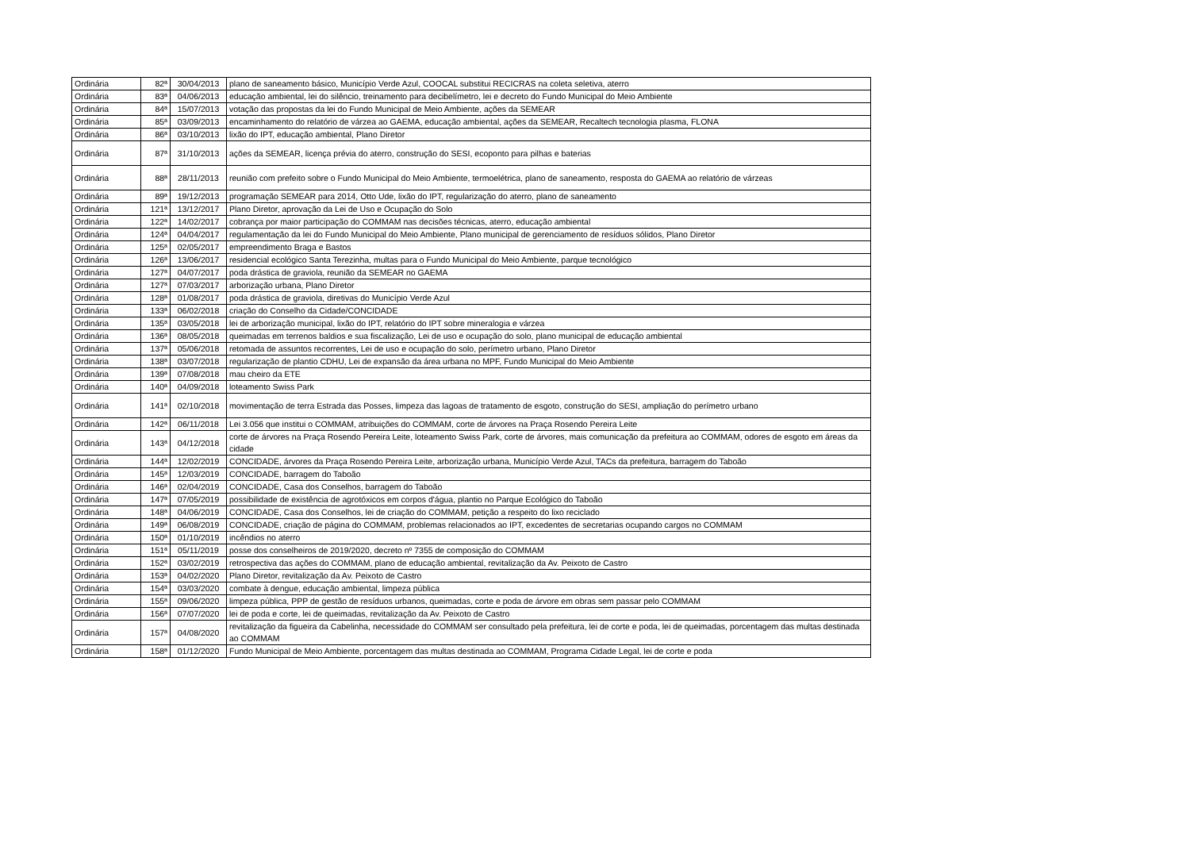| Ordinária | 82ª | 30/04/2013 | plano de saneamento básico, Município Verde Azul, COOCAL substitui RECICRAS na coleta seletiva, aterro |
| Ordinária | 83ª | 04/06/2013 | educação ambiental, lei do silêncio, treinamento para decibelímetro, lei e decreto do Fundo Municipal do Meio Ambiente |
| Ordinária | 84ª | 15/07/2013 | votação das propostas da lei do Fundo Municipal de Meio Ambiente, ações da SEMEAR |
| Ordinária | 85ª | 03/09/2013 | encaminhamento do relatório de várzea ao GAEMA, educação ambiental, ações da SEMEAR, Recaltech tecnologia plasma, FLONA |
| Ordinária | 86ª | 03/10/2013 | lixão do IPT, educação ambiental, Plano Diretor |
| Ordinária | 87ª | 31/10/2013 | ações da SEMEAR, licença prévia do aterro, construção do SESI, ecoponto para pilhas e baterias |
| Ordinária | 88ª | 28/11/2013 | reunião com prefeito sobre o Fundo Municipal do Meio Ambiente, termoelétrica, plano de saneamento, resposta do GAEMA ao relatório de várzeas |
| Ordinária | 89ª | 19/12/2013 | programação SEMEAR para 2014, Otto Ude, lixão do IPT, regularização do aterro, plano de saneamento |
| Ordinária | 121ª | 13/12/2017 | Plano Diretor, aprovação da Lei de Uso e Ocupação do Solo |
| Ordinária | 122ª | 14/02/2017 | cobrança por maior participação do COMMAM nas decisões técnicas, aterro, educação ambiental |
| Ordinária | 124ª | 04/04/2017 | regulamentação da lei do Fundo Municipal do Meio Ambiente, Plano municipal de gerenciamento de resíduos sólidos, Plano Diretor |
| Ordinária | 125ª | 02/05/2017 | empreendimento Braga e Bastos |
| Ordinária | 126ª | 13/06/2017 | residencial ecológico Santa Terezinha, multas para o Fundo Municipal do Meio Ambiente, parque tecnológico |
| Ordinária | 127ª | 04/07/2017 | poda drástica de graviola, reunião da SEMEAR no GAEMA |
| Ordinária | 127ª | 07/03/2017 | arborização urbana, Plano Diretor |
| Ordinária | 128ª | 01/08/2017 | poda drástica de graviola, diretivas do Município Verde Azul |
| Ordinária | 133ª | 06/02/2018 | criação do Conselho da Cidade/CONCIDADE |
| Ordinária | 135ª | 03/05/2018 | lei de arborização municipal, lixão do IPT, relatório do IPT sobre mineralogia e várzea |
| Ordinária | 136ª | 08/05/2018 | queimadas em terrenos baldios e sua fiscalização, Lei de uso e ocupação do solo, plano municipal de educação ambiental |
| Ordinária | 137ª | 05/06/2018 | retomada de assuntos recorrentes, Lei de uso e ocupação do solo, perímetro urbano, Plano Diretor |
| Ordinária | 138ª | 03/07/2018 | regularização de plantio CDHU, Lei de expansão da área urbana no MPF, Fundo Municipal do Meio Ambiente |
| Ordinária | 139ª | 07/08/2018 | mau cheiro da ETE |
| Ordinária | 140ª | 04/09/2018 | loteamento Swiss Park |
| Ordinária | 141ª | 02/10/2018 | movimentação de terra Estrada das Posses, limpeza das lagoas de tratamento de esgoto, construção do SESI, ampliação do perímetro urbano |
| Ordinária | 142ª | 06/11/2018 | Lei 3.056 que institui o COMMAM, atribuições do COMMAM, corte de árvores na Praça Rosendo Pereira Leite |
| Ordinária | 143ª | 04/12/2018 | corte de árvores na Praça Rosendo Pereira Leite, loteamento Swiss Park, corte de árvores, mais comunicação da prefeitura ao COMMAM, odores de esgoto em áreas da cidade |
| Ordinária | 144ª | 12/02/2019 | CONCIDADE, árvores da Praça Rosendo Pereira Leite, arborização urbana, Município Verde Azul, TACs da prefeitura, barragem do Taboão |
| Ordinária | 145ª | 12/03/2019 | CONCIDADE, barragem do Taboão |
| Ordinária | 146ª | 02/04/2019 | CONCIDADE, Casa dos Conselhos, barragem do Taboão |
| Ordinária | 147ª | 07/05/2019 | possibilidade de existência de agrotóxicos em corpos d'água, plantio no Parque Ecológico do Taboão |
| Ordinária | 148ª | 04/06/2019 | CONCIDADE, Casa dos Conselhos, lei de criação do COMMAM, petição a respeito do lixo reciclado |
| Ordinária | 149ª | 06/08/2019 | CONCIDADE, criação de página do COMMAM, problemas relacionados ao IPT, excedentes de secretarias ocupando cargos no COMMAM |
| Ordinária | 150ª | 01/10/2019 | incêndios no aterro |
| Ordinária | 151ª | 05/11/2019 | posse dos conselheiros de 2019/2020, decreto nº 7355 de composição do COMMAM |
| Ordinária | 152ª | 03/02/2019 | retrospectiva das ações do COMMAM, plano de educação ambiental, revitalização da Av. Peixoto de Castro |
| Ordinária | 153ª | 04/02/2020 | Plano Diretor, revitalização da Av. Peixoto de Castro |
| Ordinária | 154ª | 03/03/2020 | combate à dengue, educação ambiental, limpeza pública |
| Ordinária | 155ª | 09/06/2020 | limpeza pública, PPP de gestão de resíduos urbanos, queimadas, corte e poda de árvore em obras sem passar pelo COMMAM |
| Ordinária | 156ª | 07/07/2020 | lei de poda e corte, lei de queimadas, revitalização da Av. Peixoto de Castro |
| Ordinária | 157ª | 04/08/2020 | revitalização da figueira da Cabelinha, necessidade do COMMAM ser consultado pela prefeitura, lei de corte e poda, lei de queimadas, porcentagem das multas destinada ao COMMAM |
| Ordinária | 158ª | 01/12/2020 | Fundo Municipal de Meio Ambiente, porcentagem das multas destinada ao COMMAM, Programa Cidade Legal, lei de corte e poda |